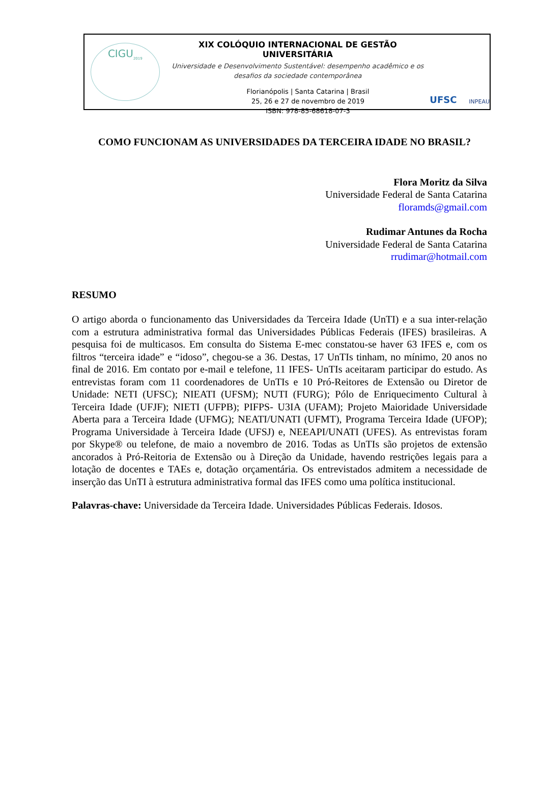CIGU<sub>2019</sub>
XIX COLÓQUIO INTERNACIONAL DE GESTÃO UNIVERSITÁRIA
Universidade e Desenvolvimento Sustentável: desempenho acadêmico e os desafios da sociedade contemporânea
Florianópolis | Santa Catarina | Brasil
25, 26 e 27 de novembro de 2019
ISBN: 978-85-68618-07-3
UFSC INPEAU
COMO FUNCIONAM AS UNIVERSIDADES DA TERCEIRA IDADE NO BRASIL?
Flora Moritz da Silva
Universidade Federal de Santa Catarina
floramds@gmail.com
Rudimar Antunes da Rocha
Universidade Federal de Santa Catarina
rrudimar@hotmail.com
RESUMO
O artigo aborda o funcionamento das Universidades da Terceira Idade (UnTI) e a sua inter-relação com a estrutura administrativa formal das Universidades Públicas Federais (IFES) brasileiras. A pesquisa foi de multicasos. Em consulta do Sistema E-mec constatou-se haver 63 IFES e, com os filtros “terceira idade” e “idoso”, chegou-se a 36. Destas, 17 UnTIs tinham, no mínimo, 20 anos no final de 2016. Em contato por e-mail e telefone, 11 IFES- UnTIs aceitaram participar do estudo. As entrevistas foram com 11 coordenadores de UnTIs e 10 Pró-Reitores de Extensão ou Diretor de Unidade: NETI (UFSC); NIEATI (UFSM); NUTI (FURG); Pólo de Enriquecimento Cultural à Terceira Idade (UFJF); NIETI (UFPB); PIFPS- U3IA (UFAM); Projeto Maioridade Universidade Aberta para a Terceira Idade (UFMG); NEATI/UNATI (UFMT), Programa Terceira Idade (UFOP); Programa Universidade à Terceira Idade (UFSJ) e, NEEAPI/UNATI (UFES). As entrevistas foram por Skype® ou telefone, de maio a novembro de 2016. Todas as UnTIs são projetos de extensão ancorados à Pró-Reitoria de Extensão ou à Direção da Unidade, havendo restrições legais para a lotação de docentes e TAEs e, dotação orçamentária. Os entrevistados admitem a necessidade de inserção das UnTI à estrutura administrativa formal das IFES como uma política institucional.
Palavras-chave: Universidade da Terceira Idade. Universidades Públicas Federais. Idosos.